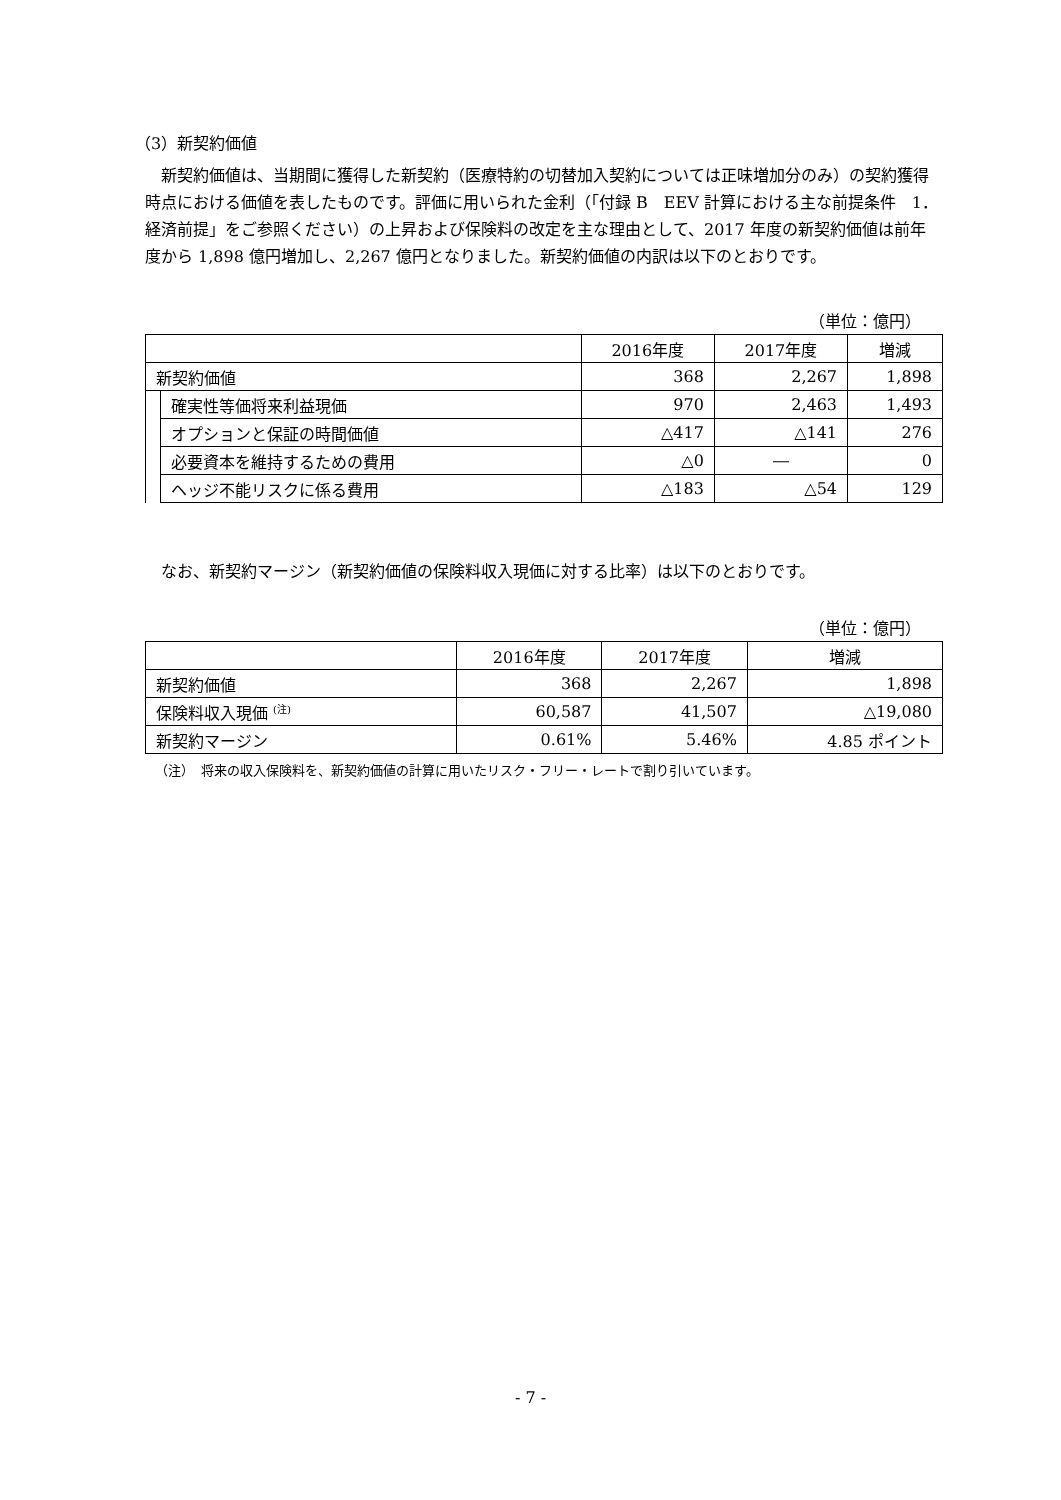（3）新契約価値
新契約価値は、当期間に獲得した新契約（医療特約の切替加入契約については正味増加分のみ）の契約獲得時点における価値を表したものです。評価に用いられた金利（「付録 B　EEV 計算における主な前提条件　1．経済前提」をご参照ください）の上昇および保険料の改定を主な理由として、2017 年度の新契約価値は前年度から 1,898 億円増加し、2,267 億円となりました。新契約価値の内訳は以下のとおりです。
（単位：億円）
| | | 2016年度 | 2017年度 | 増減 |
| --- | --- | --- | --- | --- |
| 新契約価値 | | 368 | 2,267 | 1,898 |
| | 確実性等価将来利益現価 | 970 | 2,463 | 1,493 |
| | オプションと保証の時間価値 | △417 | △141 | 276 |
| | 必要資本を維持するための費用 | △0 | ― | 0 |
| | ヘッジ不能リスクに係る費用 | △183 | △54 | 129 |
なお、新契約マージン（新契約価値の保険料収入現価に対する比率）は以下のとおりです。
（単位：億円）
| | 2016年度 | 2017年度 | 増減 |
| --- | --- | --- | --- |
| 新契約価値 | 368 | 2,267 | 1,898 |
| 保険料収入現価 <sup>(注)</sup> | 60,587 | 41,507 | △19,080 |
| 新契約マージン | 0.61% | 5.46% | 4.85 ポイント |
（注）　将来の収入保険料を、新契約価値の計算に用いたリスク・フリー・レートで割り引いています。
- 7 -